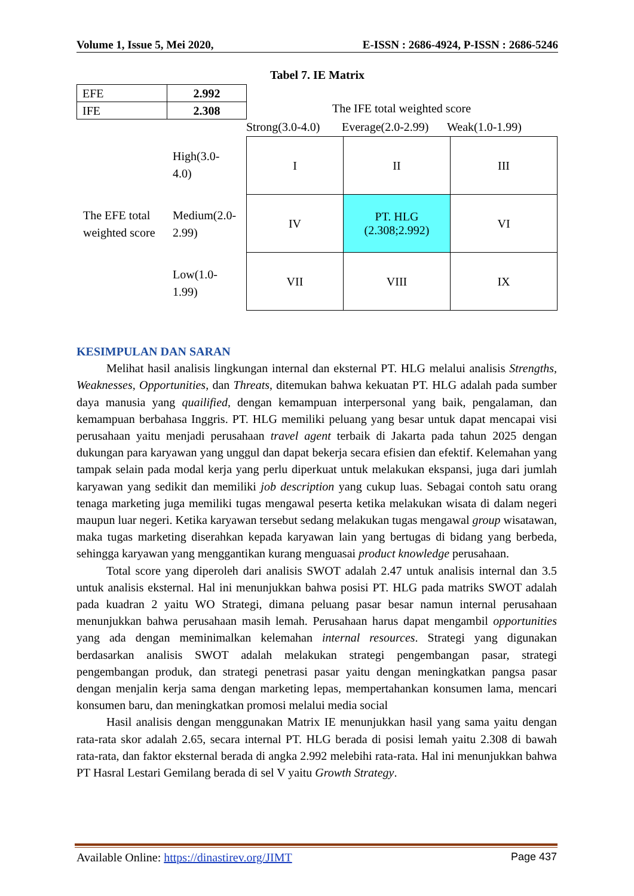Volume 1, Issue 5, Mei 2020, E-ISSN : 2686-4924, P-ISSN : 2686-5246
Tabel 7. IE Matrix
| EFE | 2.992 |
| IFE | 2.308 |
The IFE total weighted score
Strong(3.0-4.0) Everage(2.0-2.99) Weak(1.0-1.99)
| | High(3.0- 4.0) |
| The EFE total weighted score | Medium(2.0- 2.99) |
| | Low(1.0- 1.99) |
| I | II | III |
| IV | PT. HLG (2.308;2.992) | VI |
| VII | VIII | IX |
KESIMPULAN DAN SARAN
Melihat hasil analisis lingkungan internal dan eksternal PT. HLG melalui analisis Strengths, Weaknesses, Opportunities, dan Threats, ditemukan bahwa kekuatan PT. HLG adalah pada sumber daya manusia yang quailified, dengan kemampuan interpersonal yang baik, pengalaman, dan kemampuan berbahasa Inggris. PT. HLG memiliki peluang yang besar untuk dapat mencapai visi perusahaan yaitu menjadi perusahaan travel agent terbaik di Jakarta pada tahun 2025 dengan dukungan para karyawan yang unggul dan dapat bekerja secara efisien dan efektif. Kelemahan yang tampak selain pada modal kerja yang perlu diperkuat untuk melakukan ekspansi, juga dari jumlah karyawan yang sedikit dan memiliki job description yang cukup luas. Sebagai contoh satu orang tenaga marketing juga memiliki tugas mengawal peserta ketika melakukan wisata di dalam negeri maupun luar negeri. Ketika karyawan tersebut sedang melakukan tugas mengawal group wisatawan, maka tugas marketing diserahkan kepada karyawan lain yang bertugas di bidang yang berbeda, sehingga karyawan yang menggantikan kurang menguasai product knowledge perusahaan.
Total score yang diperoleh dari analisis SWOT adalah 2.47 untuk analisis internal dan 3.5 untuk analisis eksternal. Hal ini menunjukkan bahwa posisi PT. HLG pada matriks SWOT adalah pada kuadran 2 yaitu WO Strategi, dimana peluang pasar besar namun internal perusahaan menunjukkan bahwa perusahaan masih lemah. Perusahaan harus dapat mengambil opportunities yang ada dengan meminimalkan kelemahan internal resources. Strategi yang digunakan berdasarkan analisis SWOT adalah melakukan strategi pengembangan pasar, strategi pengembangan produk, dan strategi penetrasi pasar yaitu dengan meningkatkan pangsa pasar dengan menjalin kerja sama dengan marketing lepas, mempertahankan konsumen lama, mencari konsumen baru, dan meningkatkan promosi melalui media social
Hasil analisis dengan menggunakan Matrix IE menunjukkan hasil yang sama yaitu dengan rata-rata skor adalah 2.65, secara internal PT. HLG berada di posisi lemah yaitu 2.308 di bawah rata-rata, dan faktor eksternal berada di angka 2.992 melebihi rata-rata. Hal ini menunjukkan bahwa PT Hasral Lestari Gemilang berada di sel V yaitu Growth Strategy.
Available Online: https://dinastirev.org/JIMT Page 437